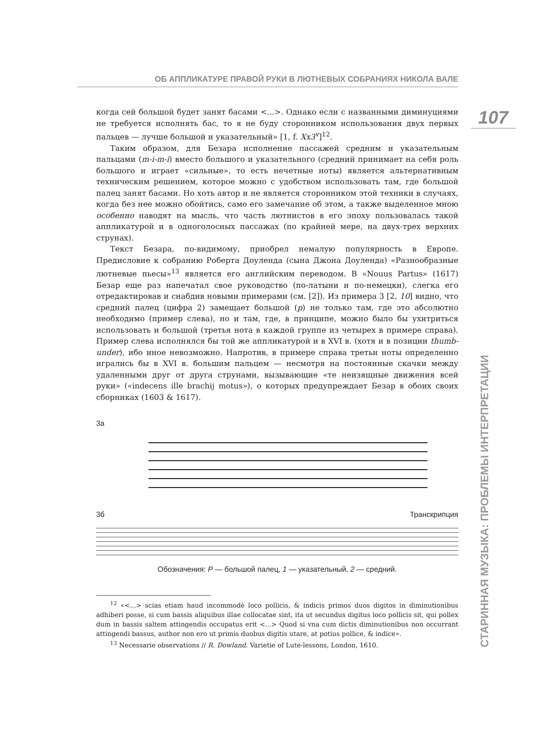ОБ АППЛИКАТУРЕ ПРАВОЙ РУКИ В ЛЮТНЕВЫХ СОБРАНИЯХ НИКОЛА ВАЛЕ
107
СТАРИННАЯ МУЗЫКА: ПРОБЛЕМЫ ИНТЕРПРЕТАЦИИ
когда сей большой будет занят басами <...>. Однако если с названными диминуциями не требуется исполнять бас, то я не буду сторонником использования двух первых пальцев — лучше большой и указательный» [1, f. Xx3<sup>v</sup>]<sup>12</sup>.
Таким образом, для Безара исполнение пассажей средним и указательным пальцами (m-i-m-i) вместо большого и указательного (средний принимает на себя роль большого и играет «сильные», то есть нечетные ноты) является альтернативным техническим решением, которое можно с удобством использовать там, где большой палец занят басами. Но хоть автор и не является сторонником этой техники в случаях, когда без нее можно обойтись, само его замечание об этом, а также выделенное мною особенно наводят на мысль, что часть лютнистов в его эпоху пользовалась такой аппликатурой и в одноголосных пассажах (по крайней мере, на двух-трех верхних струнах).
Текст Безара, по-видимому, приобрел немалую популярность в Европе. Предисловие к собранию Роберта Доуленда (сына Джона Доуленда) «Разнообразные лютневые пьесы»<sup>13</sup> является его английским переводом. В «Nouus Partus» (1617) Безар еще раз напечатал свое руководство (по-латыни и по-немецки), слегка его отредактировав и снабдив новыми примерами (см. [2]). Из примера 3 [2, 10] видно, что средний палец (цифра 2) замещает большой (p) не только там, где это абсолютно необходимо (пример слева), но и там, где, в принципе, можно было бы ухитриться использовать и большой (третья нота в каждой группе из четырех в примере справа). Пример слева исполнялся бы той же аппликатурой и в XVI в. (хотя и в позиции thumb-under), ибо иное невозможно. Напротив, в примере справа третьи ноты определенно игрались бы в XVI в. большим пальцем — несмотря на постоянные скачки между удаленными друг от друга струнами, вызывающие «те неизящные движения всей руки» («indecens ille brachij motus»), о которых предупреждает Безар в обоих своих сборниках (1603 & 1617).
3а
3б Транскрипция
Обозначения: P — большой палец, 1 — указательный, 2 — средний.
<sup>12</sup> «<...> scias etiam haud incommodè loco pollicis, & indicis primos duos digitos in diminutionibus adhiberi posse, si cum bassis aliquibus illae collocatae sint, ita ut secundus digitus loco pollicis sit, qui pollex dum in bassis saltem attingendis occupatus erit <...> Quod si vna cum dictis diminutionibus non occurrant attingendi bassus, author non ero ut primis duobus digitis utare, at potius pollice, & indice».
<sup>13</sup> Necessarie observations // R. Dowland. Varietie of Lute-lessons, London, 1610.